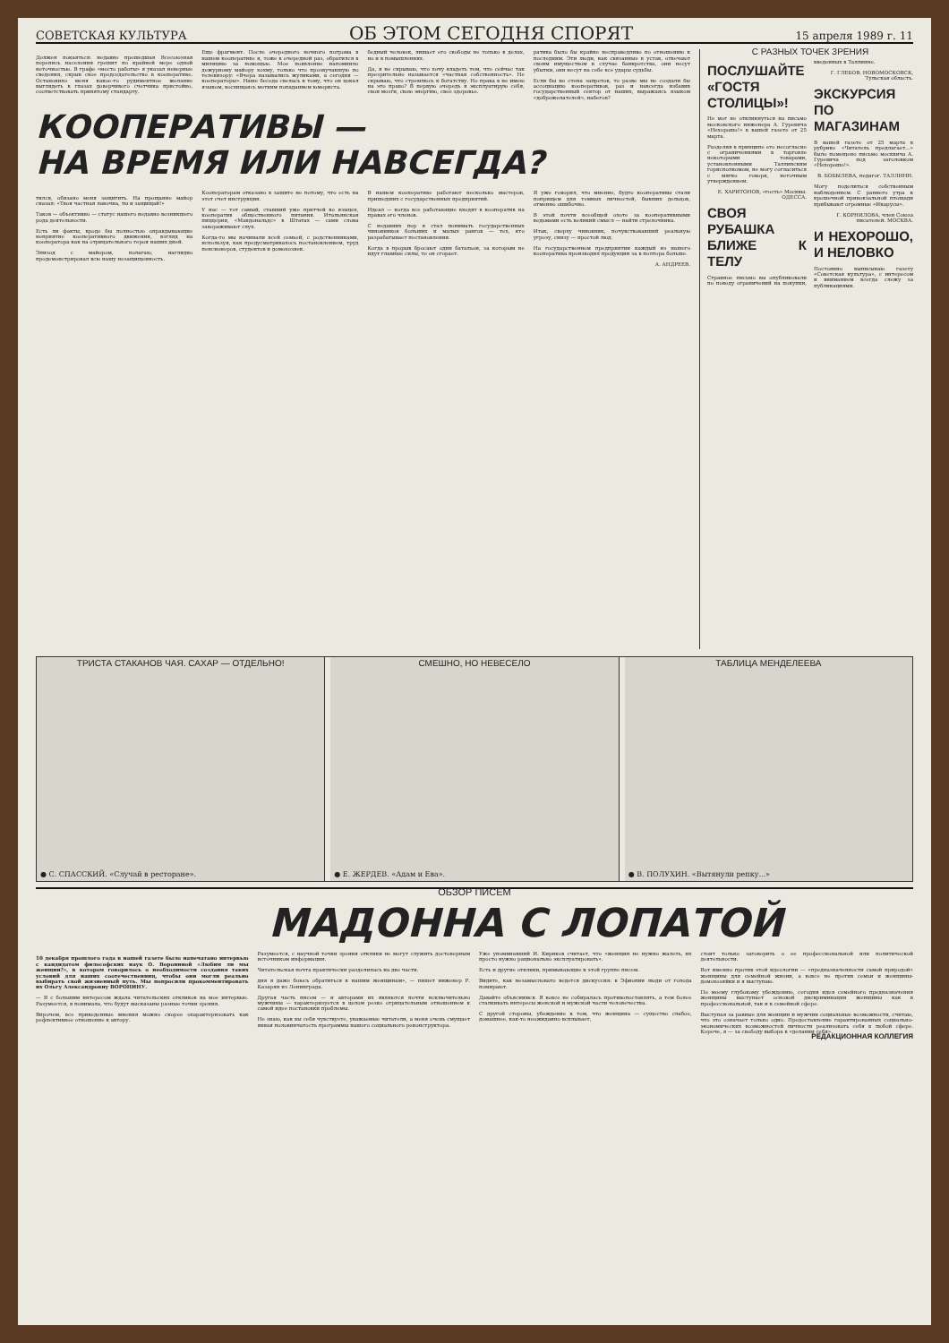СОВЕТСКАЯ КУЛЬТУРА ОБ ЭТОМ СЕГОДНЯ СПОРЯТ 15 апреля 1989 г. 11
Должен покаяться: недавно прошедшая Всесоюзная перепись населения грешит по крайней мере одной неточностью. В графе «место работы» я указал неверные сведения, скрыв свое председательство в кооперативе. Остановило меня какое-то рудиментное желание выглядеть в глазах доверчивого счетчика пристойно, соответствовать принятому стандарту.
Еще фрагмент. После очередного ночного погрома в нашем кооперативе я, тоже в очередной раз, обратился в милицию за помощью. Мое появление напомнило дежурному майору хохму, только что прозвучавшую по телевизору: «Вчера назывались жуликами, а сегодня — кооператоры». Наше беседа свелась к тому, что он цокал языком, восхищаясь метким попаданием юмориста.
бедный человек, лишает его свободы не только в делах, но и в помышлениях.
Да, я не скрываю, что хочу владеть тем, что сейчас так презрительно называется «частная собственность». Не скрываю, что стремлюсь к богатству. Но права в не имею на это право? В первую очередь я эксплуатирую себя, свои мозги, свою энергию, свое здоровье.
ратива было бы крайне несправедливо по отношению к последним. Эти люди, как связанные в устав, отвечают своим имуществом в случае банкротства, они несут убытки, они несут на себе все удары судьбы.
Если бы не стена запретов, то разве мы не создали бы ассоциацию кооперативов, раз и навсегда избавив государственный сектор от наших, выражаясь языком «доброжелателей», набегов?
КООПЕРАТИВЫ —
НА ВРЕМЯ ИЛИ НАВСЕГДА?
тился, обязано меня защитить. На прощание майор сказал: «Твоя частная лавочка, ты и защищай!»
Таков — объективно — статус нашего недавно возникшего рода деятельности.
Есть ли факты, вроде бы полностью оправдывающие неприятие кооперативного движения, взгляд на кооператора как на отрицательного героя наших дней.
Эпизод с майором, полагаю, наглядно продемонстрировал всю нашу незащищенность.
Кооператорам отказано в защите не потому, что есть на этот счет инструкция.
У нас — тот самый, ставший уже притчей во языцех, кооператив общественного питания. Итальянская пиццерия, «Макдональдс» в Штатах — сами слова завораживают слух.
Когда-то мы начинали всей семьей, с родственниками, используя, как предусматривалось постановлением, труд пенсионеров, студентов и домохозяек.
В нашем кооперативе работают несколько мастеров, пришедших с государственных предприятий.
Идеал — когда все работающие входят в кооператив на правах его членов.
С недавних пор я стал понимать государственных чиновников больших и малых рангов — тех, кто разрабатывает постановления.
Когда в прорыв бросают один батальон, за которым не идут главные силы, то он сгорает.
Я уже говорил, что мнение, будто кооперативы стали поприщем для темных личностей, бывших дельцов, отменно ошибочно.
В этой почти всеобщей охоте за кооперативными ведьмами есть великий смысл — найти стрелочника.
Итак, сверху чиновник, почувствовавший реальную угрозу, снизу — простой люд.
На государственном предприятии каждый из нашего кооператива производил продукции за в полтора больше.
А. АНДРЕЕВ.
С РАЗНЫХ ТОЧЕК ЗРЕНИЯ
ПОСЛУШАЙТЕ «ГОСТЯ СТОЛИЦЫ»!
Не мог не откликнуться на письмо московского инженера А. Гуревича «Нехорошо!» в вашей газете от 25 марта.
Разделяя в принципе его несогласие с ограничениями в торговле некоторыми товарами, установленными Таллинским горисполкомом, не могу согласиться с мягко говоря, неточным утверждением.
Е. ХАРИТОНОВ, «гость» Москвы. ОДЕССА.
СВОЯ РУБАШКА БЛИЖЕ К ТЕЛУ
Странное письмо вы опубликовали по поводу ограничений на покупки, введенных в Таллинне.
Г. ГЛЕБОВ. НОВОМОСКОВСК, Тульская область.
ЭКСКУРСИЯ ПО МАГАЗИНАМ
В вашей газете от 25 марта в рубрике «Читатель предлагает...» было помещено письмо москвича А. Гуревича под заголовком «Нехорошо!».
В. БОБЫЛЕВА, педагог. ТАЛЛИНН.
Могу поделиться собственным наблюдением. С раннего утра к крошечной привокзальной площади прибывают огромные «Икарусы».
Г. КОРНИЛОВА, член Союза писателей. МОСКВА.
И НЕХОРОШО, И НЕЛОВКО
Постоянно выписываю газету «Советская культура», с интересом и вниманием всегда слежу за публикациями.
ТРИСТА СТАКАНОВ ЧАЯ. САХАР — ОТДЕЛЬНО!
● С. СПАССКИЙ. «Случай в ресторане».
СМЕШНО, НО НЕВЕСЕЛО
● Е. ЖЕРДЕВ. «Адам и Ева».
ТАБЛИЦА МЕНДЕЛЕЕВА
● В. ПОЛУХИН. «Вытянули репку...»
ОБЗОР ПИСЕМ
МАДОННА С ЛОПАТОЙ
10 декабря прошлого года в нашей газете было напечатано интервью с кандидатом философских наук О. Ворониной «Любим ли мы женщин?», в котором говорилось о необходимости создания таких условий для наших соотечественниц, чтобы они могли реально выбирать свой жизненный путь. Мы попросили прокомментировать их Ольгу Александровну ВОРОНИНУ.
— Я с большим интересом ждала читательских откликов на мое интервью. Разумеется, я понимала, что будут высказаны разные точки зрения.
Впрочем, все приведенные мнения можно скорее охарактеризовать как рефлективное отношение к автору.
Разумеется, с научной точки зрения отклики не могут служить достоверным источником информации.
Читательская почта практически разделилась на две части.
дня я даже боюсь обратиться к нашим женщинам», — пишет инженер Р. Казарян из Ленинграда.
Другая часть писем — и авторами их являются почти исключительно мужчины — характеризуется в целом резко отрицательным отношением к самой идее постановки проблемы.
Не знаю, как вы себя чувствуете, уважаемые читатели, а меня очень смущает явная половинчатость программы нашего социального реконструктора.
Уже упоминавший И. Кириков считает, что «женщин не нужно жалеть, их просто нужно рационально эксплуатировать».
Есть и другие отклики, примыкающие к этой группе писем.
Видите, как незамысловато ведется дискуссия: в Эфиопии люди от голода помирают.
Давайте объяснимся. Я вовсе не собиралась противопоставлять, а тем более сталкивать интересы женской и мужской части человечества.
С другой стороны, убеждение в том, что женщина — существо слабое, домашнее, как-то неожиданно всплывает,
стоит только заговорить о ее профессиональной или политической деятельности.
Вот именно против этой идеологии — «предназначенности самой природой» женщины для семейной жизни, а вовсе не против семьи и женщины-домохозяйки и я выступаю.
По моему глубокому убеждению, сегодня идея семейного предназначения женщины выступает основой дискриминации женщины как в профессиональной, так и в семейной сфере.
Выступая за равные для женщин и мужчин социальные возможности, считаю, что это означает только одно. Предоставление гарантированных социально-экономических возможностей личности реализовать себя в любой сфере. Короче, я — за свободу выбора в «делании себя».
РЕДАКЦИОННАЯ КОЛЛЕГИЯ